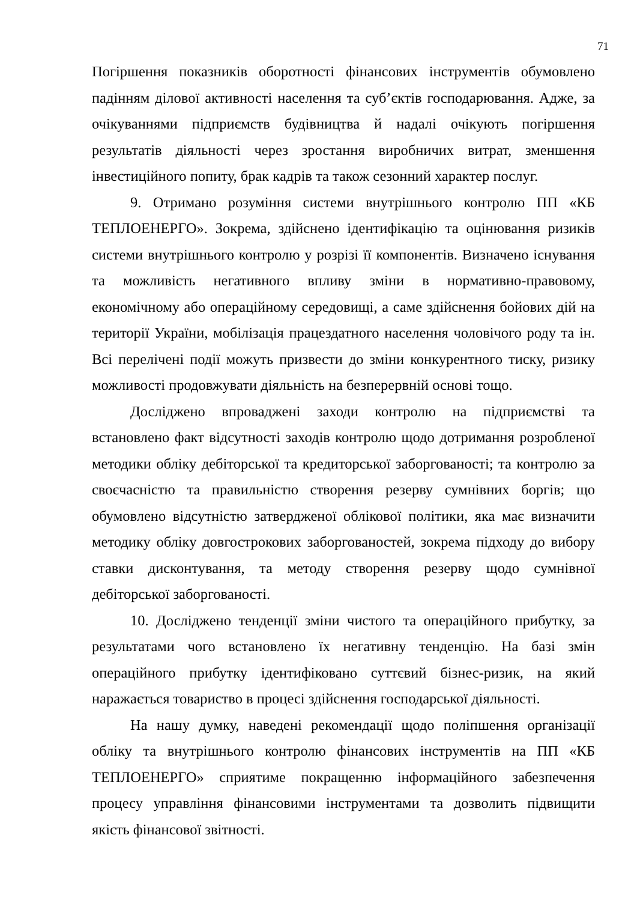71
Погіршення показників оборотності фінансових інструментів обумовлено падінням ділової активності населення та суб’єктів господарювання. Адже, за очікуваннями підприємств будівництва й надалі очікують погіршення результатів діяльності через зростання виробничих витрат, зменшення інвестиційного попиту, брак кадрів та також сезонний характер послуг.
9. Отримано розуміння системи внутрішнього контролю ПП «КБ ТЕПЛОЕНЕРГО». Зокрема, здійснено ідентифікацію та оцінювання ризиків системи внутрішнього контролю у розрізі її компонентів. Визначено існування та можливість негативного впливу зміни в нормативно-правовому, економічному або операційному середовищі, а саме здійснення бойових дій на території України, мобілізація працездатного населення чоловічого роду та ін. Всі перелічені події можуть призвести до зміни конкурентного тиску, ризику можливості продовжувати діяльність на безперервній основі тощо.
Досліджено впроваджені заходи контролю на підприємстві та встановлено факт відсутності заходів контролю щодо дотримання розробленої методики обліку дебіторської та кредиторської заборгованості; та контролю за своєчасністю та правильністю створення резерву сумнівних боргів; що обумовлено відсутністю затвердженої облікової політики, яка має визначити методику обліку довгострокових заборгованостей, зокрема підходу до вибору ставки дисконтування, та методу створення резерву щодо сумнівної дебіторської заборгованості.
10. Досліджено тенденції зміни чистого та операційного прибутку, за результатами чого встановлено їх негативну тенденцію. На базі змін операційного прибутку ідентифіковано суттєвий бізнес-ризик, на який наражається товариство в процесі здійснення господарської діяльності.
На нашу думку, наведені рекомендації щодо поліпшення організації обліку та внутрішнього контролю фінансових інструментів на ПП «КБ ТЕПЛОЕНЕРГО» сприятиме покращенню інформаційного забезпечення процесу управління фінансовими інструментами та дозволить підвищити якість фінансової звітності.